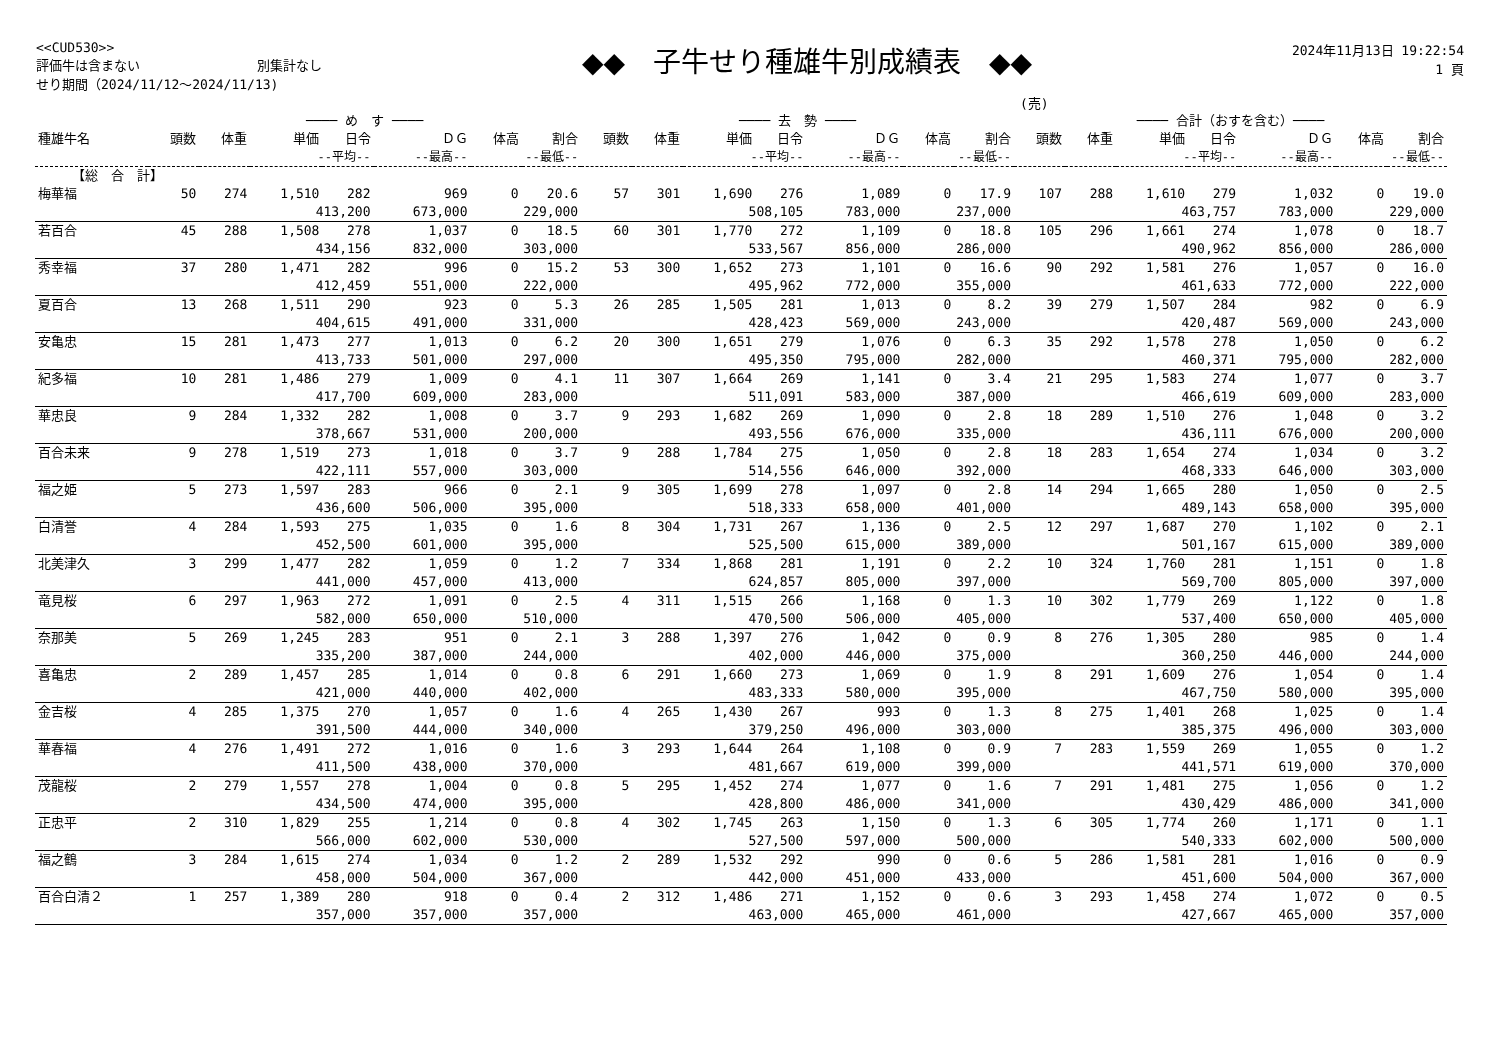<<CUD530>>
評価牛は含まない　　　　　　　　　別集計なし
せり期間（2024/11/12～2024/11/13)
◆◆　子牛せり種雄牛別成績表　◆◆
2024年11月13日 19:22:54
1 頁
(売)
| | ──── め す ──── | | | | | | | ──── 去 勢 ──── | | | | | | | ──── 合計（おすを含む）──── | | | | | | |
| --- | --- | --- | --- | --- | --- | --- | --- | --- | --- | --- | --- | --- | --- | --- | --- | --- | --- | --- | --- | --- | --- |
| 種雄牛名 | 頭数 | 体重 | 単価 | 日令 | ＤＧ | 体高 | 割合 | 頭数 | 体重 | 単価 | 日令 | ＤＧ | 体高 | 割合 | 頭数 | 体重 | 単価 | 日令 | ＤＧ | 体高 | 割合 |
| | | | --平均-- | | --最高-- | --最低-- | | | | --平均-- | | --最高-- | --最低-- | | | | --平均-- | | --最高-- | --最低-- | |
| 【総 合 計】 | | | | | | | | | | | | | | | | | | | | | |
| 梅華福 | 50 | 274 | 1,510 | 282 | 969 | 0 | 20.6 | 57 | 301 | 1,690 | 276 | 1,089 | 0 | 17.9 | 107 | 288 | 1,610 | 279 | 1,032 | 0 | 19.0 |
| | | | 413,200 | | 673,000 | 229,000 | | | | 508,105 | | 783,000 | 237,000 | | | | 463,757 | | 783,000 | 229,000 | |
| 若百合 | 45 | 288 | 1,508 | 278 | 1,037 | 0 | 18.5 | 60 | 301 | 1,770 | 272 | 1,109 | 0 | 18.8 | 105 | 296 | 1,661 | 274 | 1,078 | 0 | 18.7 |
| | | | 434,156 | | 832,000 | 303,000 | | | | 533,567 | | 856,000 | 286,000 | | | | 490,962 | | 856,000 | 286,000 | |
| 秀幸福 | 37 | 280 | 1,471 | 282 | 996 | 0 | 15.2 | 53 | 300 | 1,652 | 273 | 1,101 | 0 | 16.6 | 90 | 292 | 1,581 | 276 | 1,057 | 0 | 16.0 |
| | | | 412,459 | | 551,000 | 222,000 | | | | 495,962 | | 772,000 | 355,000 | | | | 461,633 | | 772,000 | 222,000 | |
| 夏百合 | 13 | 268 | 1,511 | 290 | 923 | 0 | 5.3 | 26 | 285 | 1,505 | 281 | 1,013 | 0 | 8.2 | 39 | 279 | 1,507 | 284 | 982 | 0 | 6.9 |
| | | | 404,615 | | 491,000 | 331,000 | | | | 428,423 | | 569,000 | 243,000 | | | | 420,487 | | 569,000 | 243,000 | |
| 安亀忠 | 15 | 281 | 1,473 | 277 | 1,013 | 0 | 6.2 | 20 | 300 | 1,651 | 279 | 1,076 | 0 | 6.3 | 35 | 292 | 1,578 | 278 | 1,050 | 0 | 6.2 |
| | | | 413,733 | | 501,000 | 297,000 | | | | 495,350 | | 795,000 | 282,000 | | | | 460,371 | | 795,000 | 282,000 | |
| 紀多福 | 10 | 281 | 1,486 | 279 | 1,009 | 0 | 4.1 | 11 | 307 | 1,664 | 269 | 1,141 | 0 | 3.4 | 21 | 295 | 1,583 | 274 | 1,077 | 0 | 3.7 |
| | | | 417,700 | | 609,000 | 283,000 | | | | 511,091 | | 583,000 | 387,000 | | | | 466,619 | | 609,000 | 283,000 | |
| 華忠良 | 9 | 284 | 1,332 | 282 | 1,008 | 0 | 3.7 | 9 | 293 | 1,682 | 269 | 1,090 | 0 | 2.8 | 18 | 289 | 1,510 | 276 | 1,048 | 0 | 3.2 |
| | | | 378,667 | | 531,000 | 200,000 | | | | 493,556 | | 676,000 | 335,000 | | | | 436,111 | | 676,000 | 200,000 | |
| 百合未来 | 9 | 278 | 1,519 | 273 | 1,018 | 0 | 3.7 | 9 | 288 | 1,784 | 275 | 1,050 | 0 | 2.8 | 18 | 283 | 1,654 | 274 | 1,034 | 0 | 3.2 |
| | | | 422,111 | | 557,000 | 303,000 | | | | 514,556 | | 646,000 | 392,000 | | | | 468,333 | | 646,000 | 303,000 | |
| 福之姫 | 5 | 273 | 1,597 | 283 | 966 | 0 | 2.1 | 9 | 305 | 1,699 | 278 | 1,097 | 0 | 2.8 | 14 | 294 | 1,665 | 280 | 1,050 | 0 | 2.5 |
| | | | 436,600 | | 506,000 | 395,000 | | | | 518,333 | | 658,000 | 401,000 | | | | 489,143 | | 658,000 | 395,000 | |
| 白清誉 | 4 | 284 | 1,593 | 275 | 1,035 | 0 | 1.6 | 8 | 304 | 1,731 | 267 | 1,136 | 0 | 2.5 | 12 | 297 | 1,687 | 270 | 1,102 | 0 | 2.1 |
| | | | 452,500 | | 601,000 | 395,000 | | | | 525,500 | | 615,000 | 389,000 | | | | 501,167 | | 615,000 | 389,000 | |
| 北美津久 | 3 | 299 | 1,477 | 282 | 1,059 | 0 | 1.2 | 7 | 334 | 1,868 | 281 | 1,191 | 0 | 2.2 | 10 | 324 | 1,760 | 281 | 1,151 | 0 | 1.8 |
| | | | 441,000 | | 457,000 | 413,000 | | | | 624,857 | | 805,000 | 397,000 | | | | 569,700 | | 805,000 | 397,000 | |
| 竜見桜 | 6 | 297 | 1,963 | 272 | 1,091 | 0 | 2.5 | 4 | 311 | 1,515 | 266 | 1,168 | 0 | 1.3 | 10 | 302 | 1,779 | 269 | 1,122 | 0 | 1.8 |
| | | | 582,000 | | 650,000 | 510,000 | | | | 470,500 | | 506,000 | 405,000 | | | | 537,400 | | 650,000 | 405,000 | |
| 奈那美 | 5 | 269 | 1,245 | 283 | 951 | 0 | 2.1 | 3 | 288 | 1,397 | 276 | 1,042 | 0 | 0.9 | 8 | 276 | 1,305 | 280 | 985 | 0 | 1.4 |
| | | | 335,200 | | 387,000 | 244,000 | | | | 402,000 | | 446,000 | 375,000 | | | | 360,250 | | 446,000 | 244,000 | |
| 喜亀忠 | 2 | 289 | 1,457 | 285 | 1,014 | 0 | 0.8 | 6 | 291 | 1,660 | 273 | 1,069 | 0 | 1.9 | 8 | 291 | 1,609 | 276 | 1,054 | 0 | 1.4 |
| | | | 421,000 | | 440,000 | 402,000 | | | | 483,333 | | 580,000 | 395,000 | | | | 467,750 | | 580,000 | 395,000 | |
| 金吉桜 | 4 | 285 | 1,375 | 270 | 1,057 | 0 | 1.6 | 4 | 265 | 1,430 | 267 | 993 | 0 | 1.3 | 8 | 275 | 1,401 | 268 | 1,025 | 0 | 1.4 |
| | | | 391,500 | | 444,000 | 340,000 | | | | 379,250 | | 496,000 | 303,000 | | | | 385,375 | | 496,000 | 303,000 | |
| 華春福 | 4 | 276 | 1,491 | 272 | 1,016 | 0 | 1.6 | 3 | 293 | 1,644 | 264 | 1,108 | 0 | 0.9 | 7 | 283 | 1,559 | 269 | 1,055 | 0 | 1.2 |
| | | | 411,500 | | 438,000 | 370,000 | | | | 481,667 | | 619,000 | 399,000 | | | | 441,571 | | 619,000 | 370,000 | |
| 茂龍桜 | 2 | 279 | 1,557 | 278 | 1,004 | 0 | 0.8 | 5 | 295 | 1,452 | 274 | 1,077 | 0 | 1.6 | 7 | 291 | 1,481 | 275 | 1,056 | 0 | 1.2 |
| | | | 434,500 | | 474,000 | 395,000 | | | | 428,800 | | 486,000 | 341,000 | | | | 430,429 | | 486,000 | 341,000 | |
| 正忠平 | 2 | 310 | 1,829 | 255 | 1,214 | 0 | 0.8 | 4 | 302 | 1,745 | 263 | 1,150 | 0 | 1.3 | 6 | 305 | 1,774 | 260 | 1,171 | 0 | 1.1 |
| | | | 566,000 | | 602,000 | 530,000 | | | | 527,500 | | 597,000 | 500,000 | | | | 540,333 | | 602,000 | 500,000 | |
| 福之鶴 | 3 | 284 | 1,615 | 274 | 1,034 | 0 | 1.2 | 2 | 289 | 1,532 | 292 | 990 | 0 | 0.6 | 5 | 286 | 1,581 | 281 | 1,016 | 0 | 0.9 |
| | | | 458,000 | | 504,000 | 367,000 | | | | 442,000 | | 451,000 | 433,000 | | | | 451,600 | | 504,000 | 367,000 | |
| 百合白清２ | 1 | 257 | 1,389 | 280 | 918 | 0 | 0.4 | 2 | 312 | 1,486 | 271 | 1,152 | 0 | 0.6 | 3 | 293 | 1,458 | 274 | 1,072 | 0 | 0.5 |
| | | | 357,000 | | 357,000 | 357,000 | | | | 463,000 | | 465,000 | 461,000 | | | | 427,667 | | 465,000 | 357,000 | |